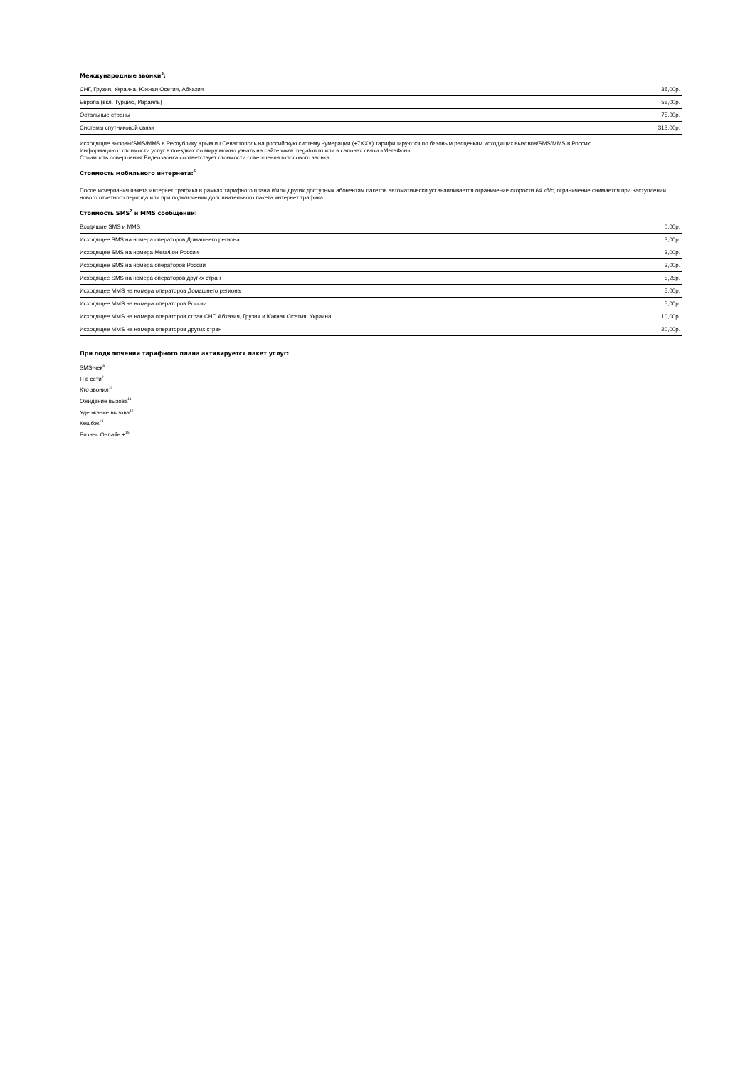Международные звонки<sup>5</sup>:
| СНГ, Грузия, Украина, Южная Осетия, Абхазия | 35,00р. |
| Европа (вкл. Турцию, Израиль) | 55,00р. |
| Остальные страны | 75,00р. |
| Системы спутниковой связи | 313,00р. |
Исходящие вызовы/SMS/MMS в Республику Крым и г.Севастополь на российскую систему нумерации (+7ХХХ) тарифицируются по базовым расценкам исходящих вызовов/SMS/MMS в Россию.
Информацию о стоимости услуг в поездках по миру можно узнать на сайте www.megafon.ru или в салонах связи «МегаФон».
Стоимость совершения Видеозвонка соответствует стоимости совершения голосового звонка.
Стоимость мобильного интернета:<sup>6</sup>
После исчерпания пакета интернет трафика в рамках тарифного плана и/или других доступных абонентам пакетов автоматически устанавливается ограничение скорости 64 кб/с, ограничение снимается при наступлении нового отчетного периода или при подключении дополнительного пакета интернет трафика.
Стоимость SMS<sup>7</sup> и MMS сообщений:
| Входящие SMS и MMS | 0,00р. |
| Исходящее SMS на номера операторов Домашнего региона | 3,00р. |
| Исходящее SMS на номера МегаФон России | 3,00р. |
| Исходящее SMS на номера операторов России | 3,00р. |
| Исходящее SMS на номера операторов других стран | 5,25р. |
| Исходящее MMS на номера операторов Домашнего региона | 5,00р. |
| Исходящее MMS на номера операторов России | 5,00р. |
| Исходящее MMS на номера операторов стран СНГ, Абхазия, Грузия и Южная Осетия, Украина | 10,00р. |
| Исходящее MMS на номера операторов других стран | 20,00р. |
При подключении тарифного плана активируется пакет услуг:
SMS-чек<sup>8</sup>
Я в сети<sup>9</sup>
Кто звонил<sup>10</sup>
Ожидание вызова<sup>11</sup>
Удержание вызова<sup>12</sup>
Кешбэк<sup>13</sup>
Бизнес Онлайн +<sup>15</sup>